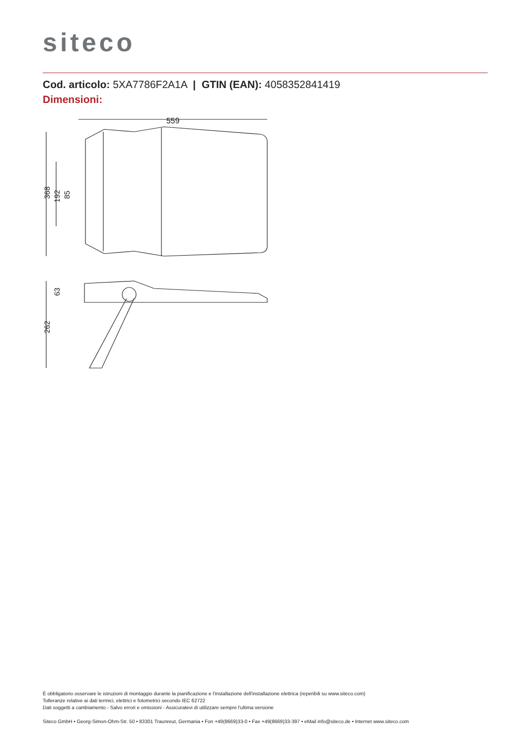siteco
Cod. articolo: 5XA7786F2A1A | GTIN (EAN): 4058352841419
Dimensioni:
559
368
192
85
262
63
È obbligatorio osservare le istruzioni di montaggio durante la pianificazione e l'installazione dell'installazione elettrica (reperibili su www.siteco.com)
Tolleranze relative ai dati termici, elettrici e fotometrici secondo IEC 62722
Dati soggetti a cambiamento - Salvo errori e omissioni - Assicuratevi di utilizzare sempre l'ultima versione
Siteco GmbH • Georg-Simon-Ohm-Str. 50 • 83301 Traunreut, Germania • Fon +49(8669)33-0 • Fax +49(8669)33-397 • eMail info@siteco.de • Internet www.siteco.com